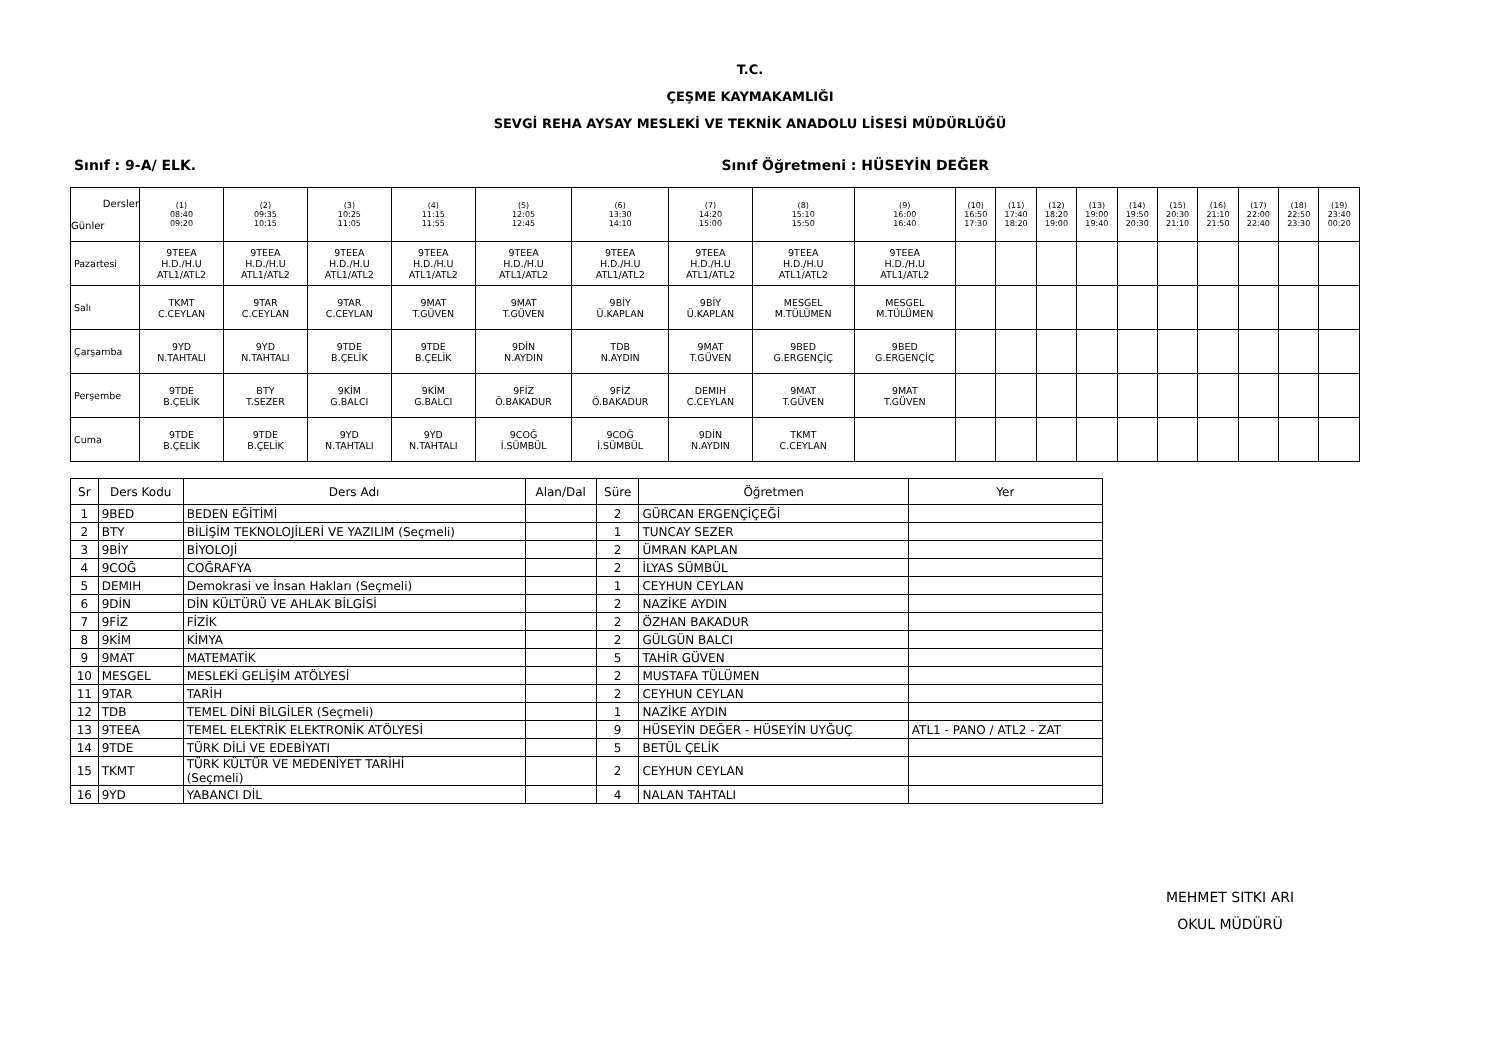T.C.
ÇEŞME KAYMAKAMLIĞI
SEVGİ REHA AYSAY MESLEKİ VE TEKNİK ANADOLU LİSESİ MÜDÜRLÜĞÜ
Sınıf : 9-A/ ELK. Sınıf Öğretmeni : HÜSEYİN DEĞER
| Dersler Günler | (1) 08:40 09:20 | (2) 09:35 10:15 | (3) 10:25 11:05 | (4) 11:15 11:55 | (5) 12:05 12:45 | (6) 13:30 14:10 | (7) 14:20 15:00 | (8) 15:10 15:50 | (9) 16:00 16:40 | (10) 16:50 17:30 | (11) 17:40 18:20 | (12) 18:20 19:00 | (13) 19:00 19:40 | (14) 19:50 20:30 | (15) 20:30 21:10 | (16) 21:10 21:50 | (17) 22:00 22:40 | (18) 22:50 23:30 | (19) 23:40 00:20 |
| --- | --- | --- | --- | --- | --- | --- | --- | --- | --- | --- | --- | --- | --- | --- | --- | --- | --- | --- | --- |
| Pazartesi | 9TEEA H.D./H.U ATL1/ATL2 | 9TEEA H.D./H.U ATL1/ATL2 | 9TEEA H.D./H.U ATL1/ATL2 | 9TEEA H.D./H.U ATL1/ATL2 | 9TEEA H.D./H.U ATL1/ATL2 | 9TEEA H.D./H.U ATL1/ATL2 | 9TEEA H.D./H.U ATL1/ATL2 | 9TEEA H.D./H.U ATL1/ATL2 | 9TEEA H.D./H.U ATL1/ATL2 | | | | | | | | | | |
| Salı | TKMT C.CEYLAN | 9TAR C.CEYLAN | 9TAR C.CEYLAN | 9MAT T.GÜVEN | 9MAT T.GÜVEN | 9BİY Ü.KAPLAN | 9BİY Ü.KAPLAN | MESGEL M.TÜLÜMEN | MESGEL M.TÜLÜMEN | | | | | | | | | | |
| Çarşamba | 9YD N.TAHTALI | 9YD N.TAHTALI | 9TDE B.ÇELİK | 9TDE B.ÇELİK | 9DİN N.AYDIN | TDB N.AYDIN | 9MAT T.GÜVEN | 9BED G.ERGENÇİÇ | 9BED G.ERGENÇİÇ | | | | | | | | | | |
| Perşembe | 9TDE B.ÇELİK | BTY T.SEZER | 9KİM G.BALCI | 9KİM G.BALCI | 9FİZ Ö.BAKADUR | 9FİZ Ö.BAKADUR | DEMIH C.CEYLAN | 9MAT T.GÜVEN | 9MAT T.GÜVEN | | | | | | | | | | |
| Cuma | 9TDE B.ÇELİK | 9TDE B.ÇELİK | 9YD N.TAHTALI | 9YD N.TAHTALI | 9COĞ İ.SÜMBÜL | 9COĞ İ.SÜMBÜL | 9DİN N.AYDIN | TKMT C.CEYLAN | | | | | | | | | | | |
| Sr | Ders Kodu | Ders Adı | Alan/Dal | Süre | Öğretmen | Yer |
| --- | --- | --- | --- | --- | --- | --- |
| 1 | 9BED | BEDEN EĞİTİMİ | | 2 | GÜRCAN ERGENÇİÇEĞİ | |
| 2 | BTY | BİLİŞİM TEKNOLOJİLERİ VE YAZILIM (Seçmeli) | | 1 | TUNCAY SEZER | |
| 3 | 9BİY | BİYOLOJİ | | 2 | ÜMRAN KAPLAN | |
| 4 | 9COĞ | COĞRAFYA | | 2 | İLYAS SÜMBÜL | |
| 5 | DEMIH | Demokrasi ve İnsan Hakları (Seçmeli) | | 1 | CEYHUN CEYLAN | |
| 6 | 9DİN | DİN KÜLTÜRÜ VE AHLAK BİLGİSİ | | 2 | NAZİKE AYDIN | |
| 7 | 9FİZ | FİZİK | | 2 | ÖZHAN BAKADUR | |
| 8 | 9KİM | KİMYA | | 2 | GÜLGÜN BALCI | |
| 9 | 9MAT | MATEMATİK | | 5 | TAHİR GÜVEN | |
| 10 | MESGEL | MESLEKİ GELİŞİM ATÖLYESİ | | 2 | MUSTAFA TÜLÜMEN | |
| 11 | 9TAR | TARİH | | 2 | CEYHUN CEYLAN | |
| 12 | TDB | TEMEL DİNİ BİLGİLER (Seçmeli) | | 1 | NAZİKE AYDIN | |
| 13 | 9TEEA | TEMEL ELEKTRİK ELEKTRONİK ATÖLYESİ | | 9 | HÜSEYİN DEĞER - HÜSEYİN UYĞUÇ | ATL1 - PANO / ATL2 - ZAT |
| 14 | 9TDE | TÜRK DİLİ VE EDEBİYATI | | 5 | BETÜL ÇELİK | |
| 15 | TKMT | TÜRK KÜLTÜR VE MEDENİYET TARİHİ (Seçmeli) | | 2 | CEYHUN CEYLAN | |
| 16 | 9YD | YABANCI DİL | | 4 | NALAN TAHTALI | |
MEHMET SITKI ARI
OKUL MÜDÜRÜ